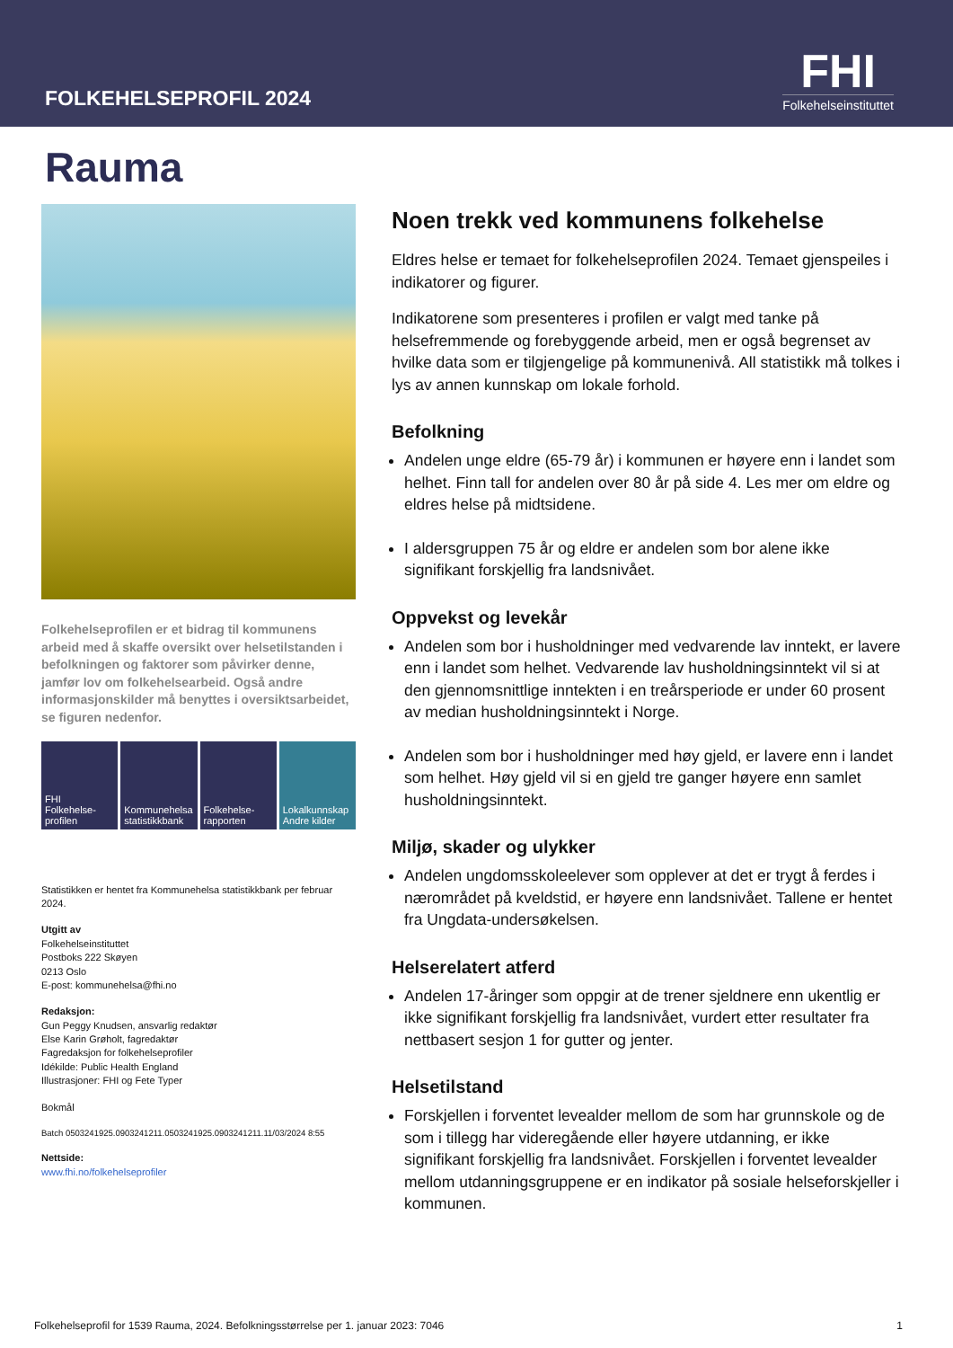FOLKEHELSEPROFIL 2024
FHI
Folkehelseinstituttet
Rauma
Folkehelseprofilen er et bidrag til kommunens arbeid med å skaffe oversikt over helsetilstanden i befolkningen og faktorer som påvirker denne, jamfør lov om folkehelsearbeid. Også andre informasjonskilder må benyttes i oversiktsarbeidet, se figuren nedenfor.
FHI
Folkehelse-
profilen
Kommunehelsa statistikkbank Folkehelse-
rapporten
Lokalkunnskap Andre kilder
Statistikken er hentet fra Kommunehelsa statistikkbank per februar 2024.
Utgitt av
Folkehelseinstituttet
Postboks 222 Skøyen
0213 Oslo
E-post: kommunehelsa@fhi.no
Redaksjon:
Gun Peggy Knudsen, ansvarlig redaktør
Else Karin Grøholt, fagredaktør
Fagredaksjon for folkehelseprofiler
Idékilde: Public Health England
Illustrasjoner: FHI og Fete Typer
Bokmål
Batch 0503241925.0903241211.0503241925.0903241211.11/03/2024 8:55
Nettside:
www.fhi.no/folkehelseprofiler
Noen trekk ved kommunens folkehelse
Eldres helse er temaet for folkehelseprofilen 2024. Temaet gjenspeiles i indikatorer og figurer.
Indikatorene som presenteres i profilen er valgt med tanke på helsefremmende og forebyggende arbeid, men er også begrenset av hvilke data som er tilgjengelige på kommunenivå. All statistikk må tolkes i lys av annen kunnskap om lokale forhold.
Befolkning
Andelen unge eldre (65-79 år) i kommunen er høyere enn i landet som helhet. Finn tall for andelen over 80 år på side 4. Les mer om eldre og eldres helse på midtsidene.
I aldersgruppen 75 år og eldre er andelen som bor alene ikke signifikant forskjellig fra landsnivået.
Oppvekst og levekår
Andelen som bor i husholdninger med vedvarende lav inntekt, er lavere enn i landet som helhet. Vedvarende lav husholdningsinntekt vil si at den gjennomsnittlige inntekten i en treårsperiode er under 60 prosent av median husholdningsinntekt i Norge.
Andelen som bor i husholdninger med høy gjeld, er lavere enn i landet som helhet. Høy gjeld vil si en gjeld tre ganger høyere enn samlet husholdningsinntekt.
Miljø, skader og ulykker
Andelen ungdomsskoleelever som opplever at det er trygt å ferdes i nærområdet på kveldstid, er høyere enn landsnivået. Tallene er hentet fra Ungdata-undersøkelsen.
Helserelatert atferd
Andelen 17-åringer som oppgir at de trener sjeldnere enn ukentlig er ikke signifikant forskjellig fra landsnivået, vurdert etter resultater fra nettbasert sesjon 1 for gutter og jenter.
Helsetilstand
Forskjellen i forventet levealder mellom de som har grunnskole og de som i tillegg har videregående eller høyere utdanning, er ikke signifikant forskjellig fra landsnivået. Forskjellen i forventet levealder mellom utdanningsgruppene er en indikator på sosiale helseforskjeller i kommunen.
Folkehelseprofil for 1539 Rauma, 2024. Befolkningsstørrelse per 1. januar 2023: 7046 1